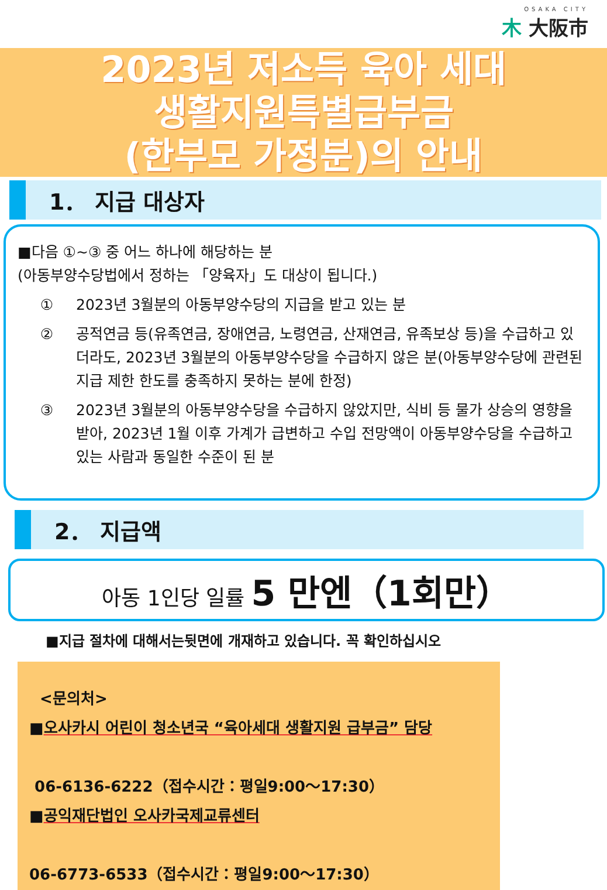OSAKA CITY
⽊ 大阪市
2023년 저소득 육아 세대
생활지원특별급부금
(한부모 가정분)의 안내
1． 지급 대상자
■다음 ①~③ 중 어느 하나에 해당하는 분
(아동부양수당법에서 정하는 「양육자」도 대상이 됩니다.)
① 2023년 3월분의 아동부양수당의 지급을 받고 있는 분
② 공적연금 등(유족연금, 장애연금, 노령연금, 산재연금, 유족보상 등)을 수급하고 있더라도, 2023년 3월분의 아동부양수당을 수급하지 않은 분(아동부양수당에 관련된 지급 제한 한도를 충족하지 못하는 분에 한정)
③ 2023년 3월분의 아동부양수당을 수급하지 않았지만, 식비 등 물가 상승의 영향을 받아, 2023년 1월 이후 가계가 급변하고 수입 전망액이 아동부양수당을 수급하고 있는 사람과 동일한 수준이 된 분
2． 지급액
아동 1인당 일률 5 만엔（1회만）
■지급 절차에 대해서는뒷면에 개재하고 있습니다. 꼭 확인하십시오
<문의처>
■오사카시 어린이 청소년국 “육아세대 생활지원 급부금” 담당
06-6136-6222（접수시간：평일9:00～17:30）
■공익재단법인 오사카국제교류센터
06-6773-6533（접수시간：평일9:00～17:30）